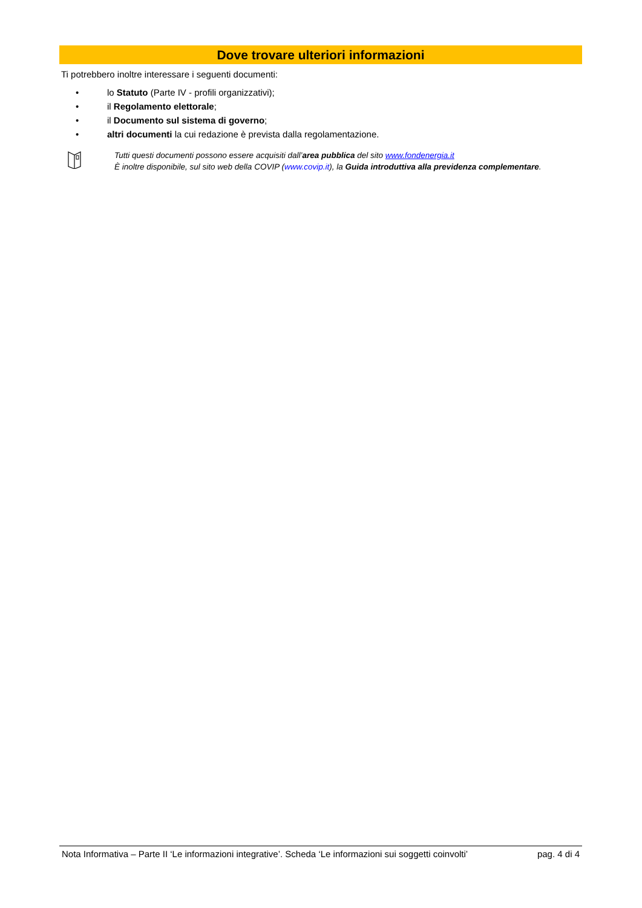Dove trovare ulteriori informazioni
Ti potrebbero inoltre interessare i seguenti documenti:
• lo Statuto (Parte IV - profili organizzativi);
• il Regolamento elettorale;
• il Documento sul sistema di governo;
• altri documenti la cui redazione è prevista dalla regolamentazione.
Tutti questi documenti possono essere acquisiti dall’area pubblica del sito www.fondenergia.it
È inoltre disponibile, sul sito web della COVIP (www.covip.it), la Guida introduttiva alla previdenza complementare.
Nota Informativa – Parte II ‘Le informazioni integrative’. Scheda ‘Le informazioni sui soggetti coinvolti’ pag. 4 di 4